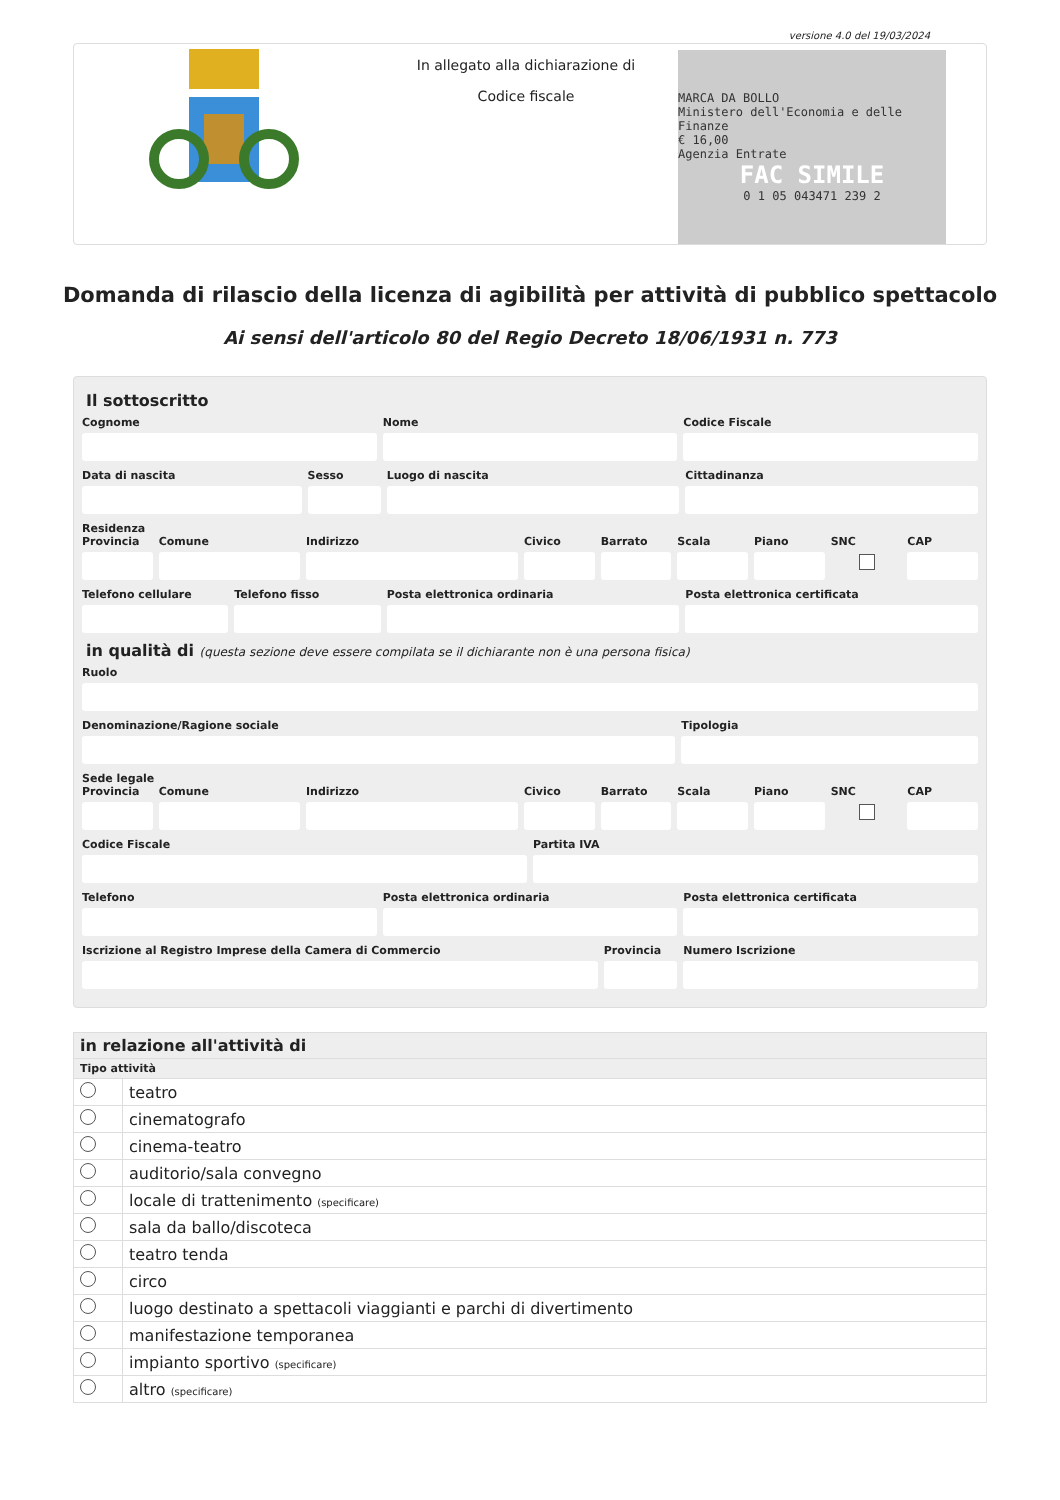versione 4.0 del 19/03/2024
In allegato alla dichiarazione di
Codice fiscale
MARCA DA BOLLO
Ministero dell'Economia e delle Finanze
€ 16,00
Agenzia Entrate
FAC SIMILE
0 1 05 043471 239 2
Domanda di rilascio della licenza di agibilità per attività di pubblico spettacolo
Ai sensi dell'articolo 80 del Regio Decreto 18/06/1931 n. 773
Il sottoscritto
Cognome Nome Codice Fiscale
Data di nascita Sesso Luogo di nascita Cittadinanza
Residenza
Provincia Comune Indirizzo Civico Barrato Scala Piano SNC CAP
Telefono cellulare Telefono fisso Posta elettronica ordinaria Posta elettronica certificata
in qualità di (questa sezione deve essere compilata se il dichiarante non è una persona fisica)
Ruolo
Denominazione/Ragione sociale Tipologia
Sede legale
Provincia Comune Indirizzo Civico Barrato Scala Piano SNC CAP
Codice Fiscale Partita IVA
Telefono Posta elettronica ordinaria Posta elettronica certificata
Iscrizione al Registro Imprese della Camera di Commercio
Provincia Numero Iscrizione
| in relazione all'attività di | |
| --- | --- |
| Tipo attività | |
| | teatro |
| | cinematografo |
| | cinema-teatro |
| | auditorio/sala convegno |
| | locale di trattenimento (specificare) |
| | sala da ballo/discoteca |
| | teatro tenda |
| | circo |
| | luogo destinato a spettacoli viaggianti e parchi di divertimento |
| | manifestazione temporanea |
| | impianto sportivo (specificare) |
| | altro (specificare) |